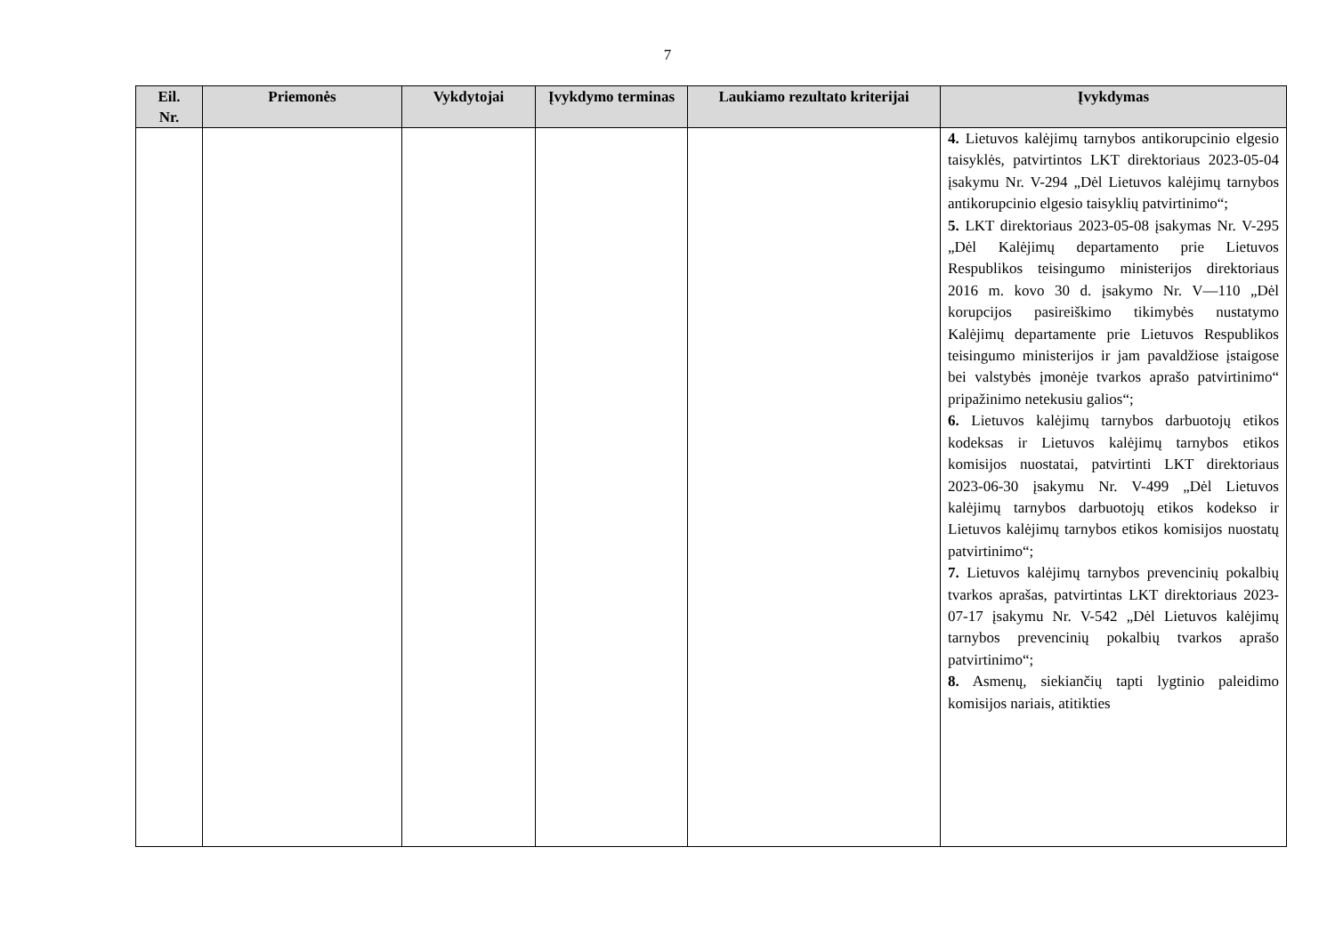7
| Eil. Nr. | Priemonės | Vykdytojai | Įvykdymo terminas | Laukiamo rezultato kriterijai | Įvykdymas |
| --- | --- | --- | --- | --- | --- |
| | | | | | 4. Lietuvos kalėjimų tarnybos antikorupcinio elgesio taisyklės, patvirtintos LKT direktoriaus 2023-05-04 įsakymu Nr. V-294 „Dėl Lietuvos kalėjimų tarnybos antikorupcinio elgesio taisyklių patvirtinimo“; 5. LKT direktoriaus 2023-05-08 įsakymas Nr. V-295 „Dėl Kalėjimų departamento prie Lietuvos Respublikos teisingumo ministerijos direktoriaus 2016 m. kovo 30 d. įsakymo Nr. V—110 „Dėl korupcijos pasireiškimo tikimybės nustatymo Kalėjimų departamente prie Lietuvos Respublikos teisingumo ministerijos ir jam pavaldžiose įstaigose bei valstybės įmonėje tvarkos aprašo patvirtinimo“ pripažinimo netekusiu galios“; 6. Lietuvos kalėjimų tarnybos darbuotojų etikos kodeksas ir Lietuvos kalėjimų tarnybos etikos komisijos nuostatai, patvirtinti LKT direktoriaus 2023-06-30 įsakymu Nr. V-499 „Dėl Lietuvos kalėjimų tarnybos darbuotojų etikos kodekso ir Lietuvos kalėjimų tarnybos etikos komisijos nuostatų patvirtinimo“; 7. Lietuvos kalėjimų tarnybos prevencinių pokalbių tvarkos aprašas, patvirtintas LKT direktoriaus 2023-07-17 įsakymu Nr. V-542 „Dėl Lietuvos kalėjimų tarnybos prevencinių pokalbių tvarkos aprašo patvirtinimo“; 8. Asmenų, siekiančių tapti lygtinio paleidimo komisijos nariais, atitikties |